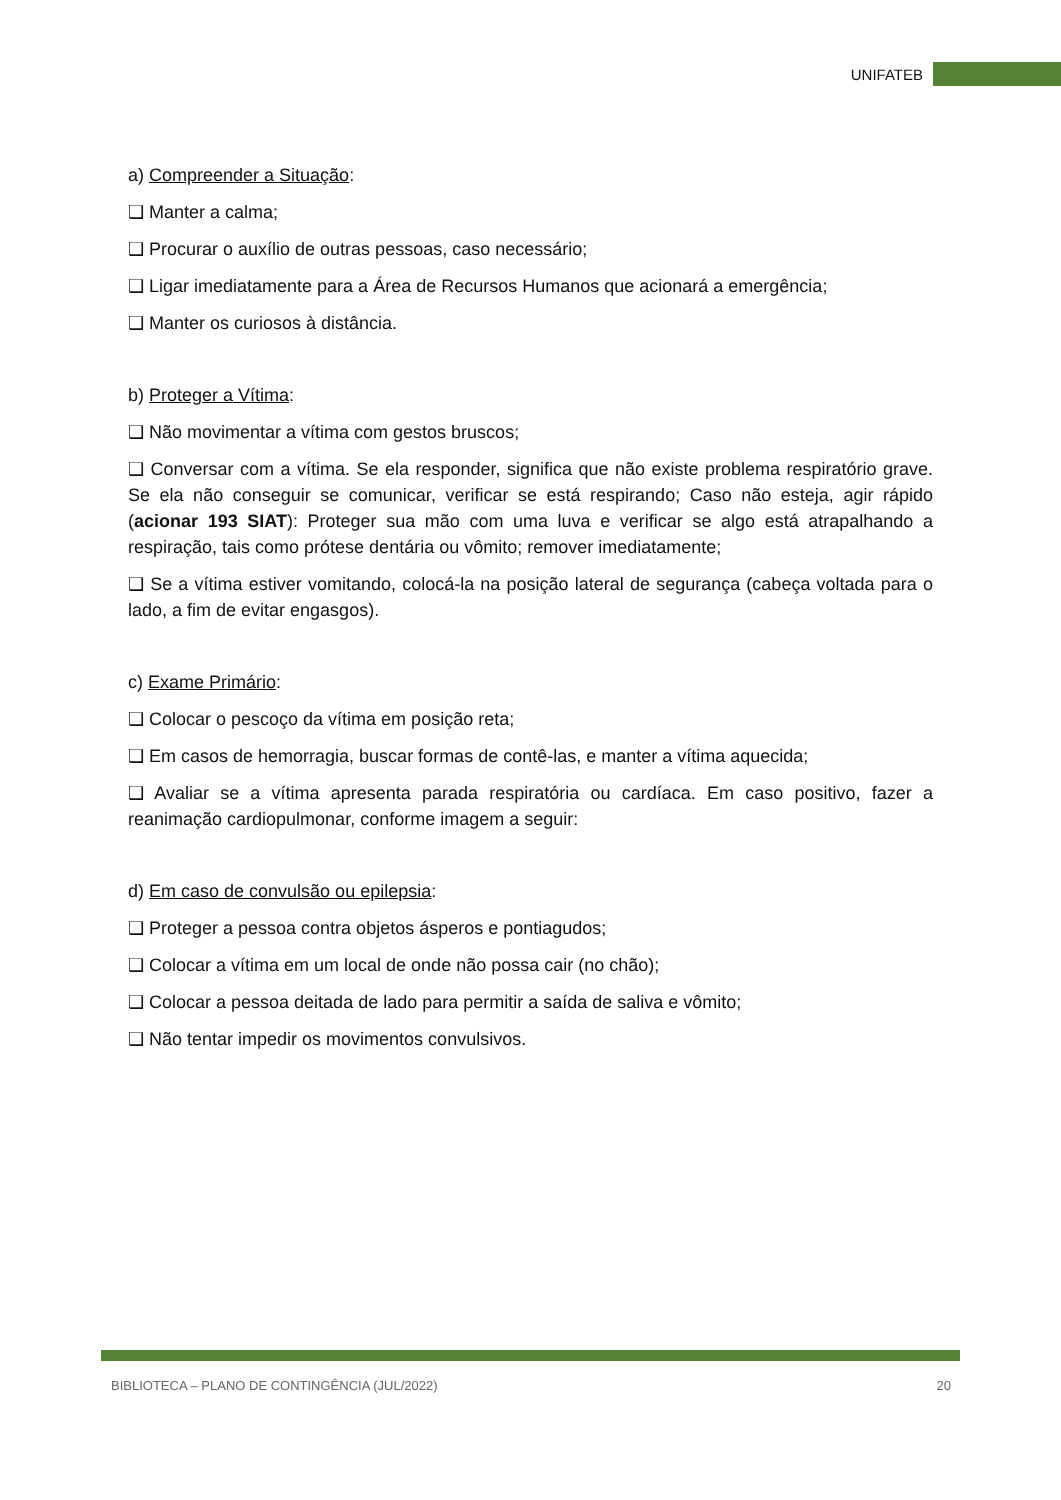UNIFATEB
a) Compreender a Situação:
❑ Manter a calma;
❑ Procurar o auxílio de outras pessoas, caso necessário;
❑ Ligar imediatamente para a Área de Recursos Humanos que acionará a emergência;
❑ Manter os curiosos à distância.
b) Proteger a Vítima:
❑ Não movimentar a vítima com gestos bruscos;
❑ Conversar com a vítima. Se ela responder, significa que não existe problema respiratório grave. Se ela não conseguir se comunicar, verificar se está respirando; Caso não esteja, agir rápido (acionar 193 SIAT): Proteger sua mão com uma luva e verificar se algo está atrapalhando a respiração, tais como prótese dentária ou vômito; remover imediatamente;
❑ Se a vítima estiver vomitando, colocá-la na posição lateral de segurança (cabeça voltada para o lado, a fim de evitar engasgos).
c) Exame Primário:
❑ Colocar o pescoço da vítima em posição reta;
❑ Em casos de hemorragia, buscar formas de contê-las, e manter a vítima aquecida;
❑ Avaliar se a vítima apresenta parada respiratória ou cardíaca. Em caso positivo, fazer a reanimação cardiopulmonar, conforme imagem a seguir:
d) Em caso de convulsão ou epilepsia:
❑ Proteger a pessoa contra objetos ásperos e pontiagudos;
❑ Colocar a vítima em um local de onde não possa cair (no chão);
❑ Colocar a pessoa deitada de lado para permitir a saída de saliva e vômito;
❑ Não tentar impedir os movimentos convulsivos.
BIBLIOTECA – PLANO DE CONTINGÊNCIA (JUL/2022) 20